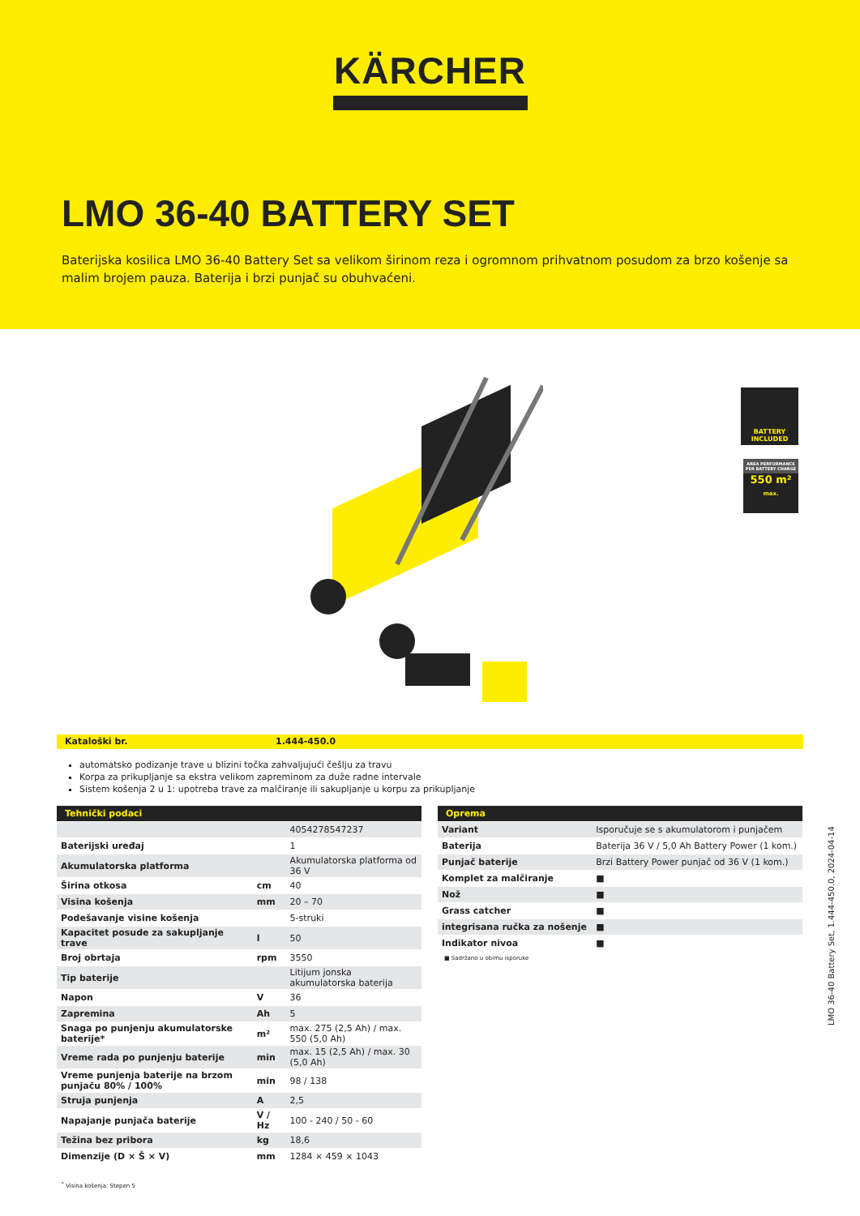KÄRCHER
LMO 36-40 BATTERY SET
Baterijska kosilica LMO 36-40 Battery Set sa velikom širinom reza i ogromnom prihvatnom posudom za brzo košenje sa malim brojem pauza. Baterija i brzi punjač su obuhvaćeni.
BATTERY INCLUDED
AREA PERFORMANCE PER BATTERY CHARGE
550 m²
max.
Kataloški br. 1.444-450.0
automatsko podizanje trave u blizini točka zahvaljujući češlju za travu
Korpa za prikupljanje sa ekstra velikom zapreminom za duže radne intervale
Sistem košenja 2 u 1: upotreba trave za malčiranje ili sakupljanje u korpu za prikupljanje
| Tehnički podaci | | |
| --- | --- | --- |
| | | 4054278547237 |
| Baterijski uređaj | | 1 |
| Akumulatorska platforma | | Akumulatorska platforma od 36 V |
| Širina otkosa | cm | 40 |
| Visina košenja | mm | 20 – 70 |
| Podešavanje visine košenja | | 5-struki |
| Kapacitet posude za sakupljanje trave | l | 50 |
| Broj obrtaja | rpm | 3550 |
| Tip baterije | | Litijum jonska akumulatorska baterija |
| Napon | V | 36 |
| Zapremina | Ah | 5 |
| Snaga po punjenju akumulatorske baterije* | m² | max. 275 (2,5 Ah) / max. 550 (5,0 Ah) |
| Vreme rada po punjenju baterije | min | max. 15 (2,5 Ah) / max. 30 (5,0 Ah) |
| Vreme punjenja baterije na brzom punjaču 80% / 100% | min | 98 / 138 |
| Struja punjenja | A | 2,5 |
| Napajanje punjača baterije | V / Hz | 100 - 240 / 50 - 60 |
| Težina bez pribora | kg | 18,6 |
| Dimenzije (D × Š × V) | mm | 1284 × 459 × 1043 |
| Oprema | |
| --- | --- |
| Variant | Isporučuje se s akumulatorom i punjačem |
| Baterija | Baterija 36 V / 5,0 Ah Battery Power (1 kom.) |
| Punjač baterije | Brzi Battery Power punjač od 36 V (1 kom.) |
| Komplet za malčiranje | ■ |
| Nož | ■ |
| Grass catcher | ■ |
| integrisana ručka za nošenje | ■ |
| Indikator nivoa | ■ |
■ Sadržano u obimu isporuke
<sup>*</sup> Visina košenja: Stepen 5
LMO 36-40 Battery Set, 1.444-450.0, 2024-04-14